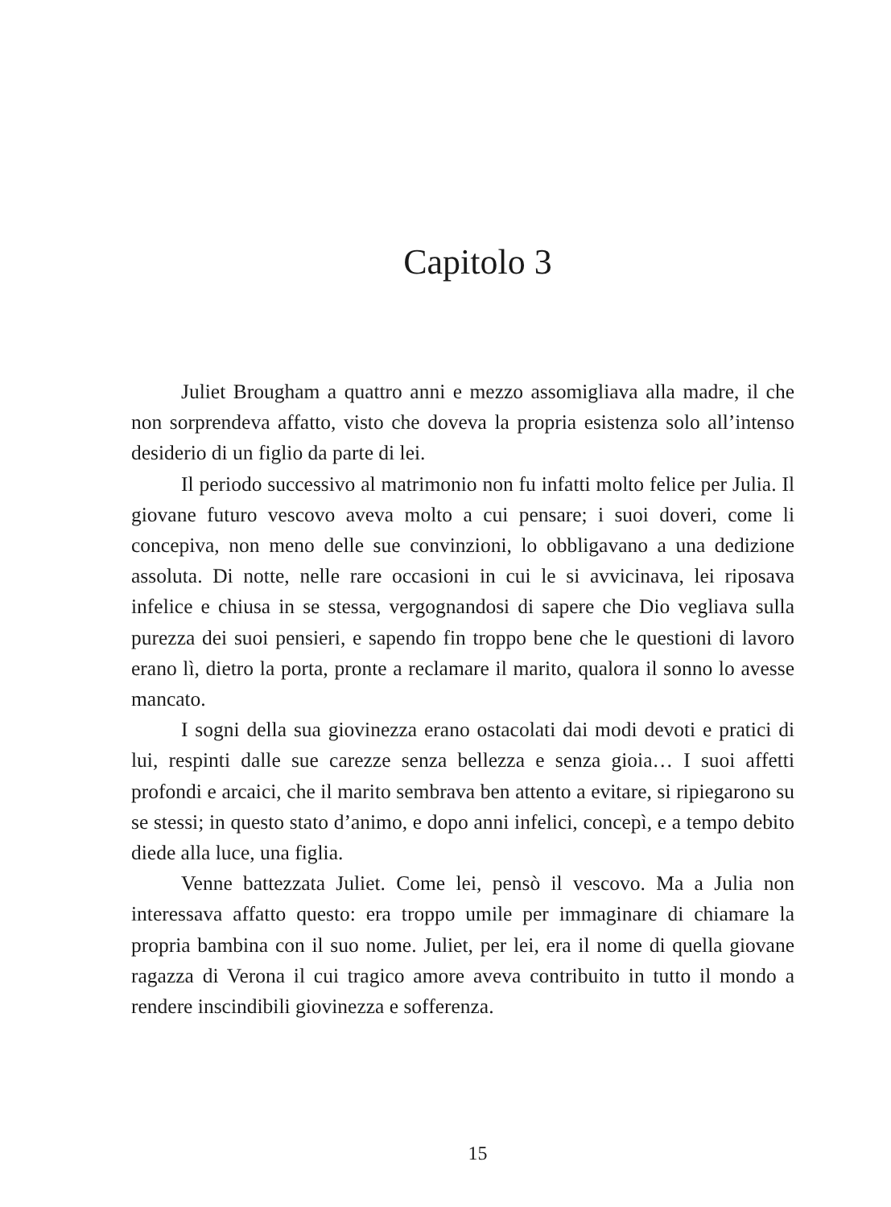Capitolo 3
Juliet Brougham a quattro anni e mezzo assomigliava alla madre, il che non sorprendeva affatto, visto che doveva la propria esistenza solo all’intenso desiderio di un figlio da parte di lei.
Il periodo successivo al matrimonio non fu infatti molto felice per Julia. Il giovane futuro vescovo aveva molto a cui pensare; i suoi doveri, come li concepiva, non meno delle sue convinzioni, lo obbligavano a una dedizione assoluta. Di notte, nelle rare occasioni in cui le si avvicinava, lei riposava infelice e chiusa in se stessa, vergognandosi di sapere che Dio vegliava sulla purezza dei suoi pensieri, e sapendo fin troppo bene che le questioni di lavoro erano lì, dietro la porta, pronte a reclamare il marito, qualora il sonno lo avesse mancato.
I sogni della sua giovinezza erano ostacolati dai modi devoti e pratici di lui, respinti dalle sue carezze senza bellezza e senza gioia… I suoi affetti profondi e arcaici, che il marito sembrava ben attento a evitare, si ripiegarono su se stessi; in questo stato d’animo, e dopo anni infelici, concepì, e a tempo debito diede alla luce, una figlia.
Venne battezzata Juliet. Come lei, pensò il vescovo. Ma a Julia non interessava affatto questo: era troppo umile per immaginare di chiamare la propria bambina con il suo nome. Juliet, per lei, era il nome di quella giovane ragazza di Verona il cui tragico amore aveva contribuito in tutto il mondo a rendere inscindibili giovinezza e sofferenza.
15